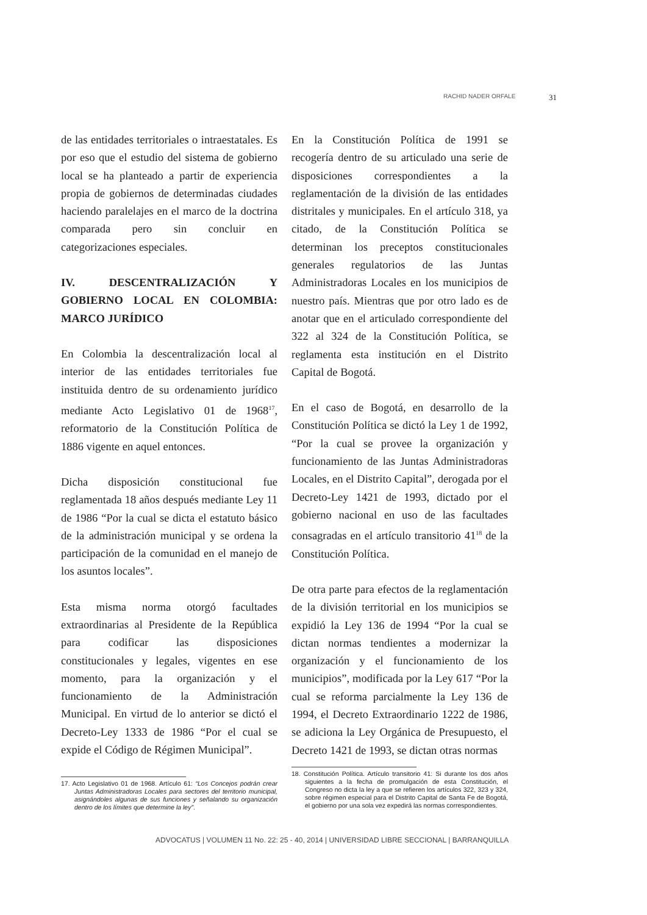RACHID NADER ORFALE 31
de las entidades territoriales o intraestatales. Es por eso que el estudio del sistema de gobierno local se ha planteado a partir de experiencia propia de gobiernos de determinadas ciudades haciendo paralelajes en el marco de la doctrina comparada pero sin concluir en categorizaciones especiales.
IV. DESCENTRALIZACIÓN Y GOBIERNO LOCAL EN COLOMBIA: MARCO JURÍDICO
En Colombia la descentralización local al interior de las entidades territoriales fue instituida dentro de su ordenamiento jurídico mediante Acto Legislativo 01 de 1968<sup>17</sup>, reformatorio de la Constitución Política de 1886 vigente en aquel entonces.
Dicha disposición constitucional fue reglamentada 18 años después mediante Ley 11 de 1986 “Por la cual se dicta el estatuto básico de la administración municipal y se ordena la participación de la comunidad en el manejo de los asuntos locales”.
Esta misma norma otorgó facultades extraordinarias al Presidente de la República para codificar las disposiciones constitucionales y legales, vigentes en ese momento, para la organización y el funcionamiento de la Administración Municipal. En virtud de lo anterior se dictó el Decreto-Ley 1333 de 1986 “Por el cual se expide el Código de Régimen Municipal”.
17. Acto Legislativo 01 de 1968. Artículo 61: “Los Concejos podrán crear Juntas Administradoras Locales para sectores del territorio municipal, asignándoles algunas de sus funciones y señalando su organización dentro de los límites que determine la ley”.
En la Constitución Política de 1991 se recogería dentro de su articulado una serie de disposiciones correspondientes a la reglamentación de la división de las entidades distritales y municipales. En el artículo 318, ya citado, de la Constitución Política se determinan los preceptos constitucionales generales regulatorios de las Juntas Administradoras Locales en los municipios de nuestro país. Mientras que por otro lado es de anotar que en el articulado correspondiente del 322 al 324 de la Constitución Política, se reglamenta esta institución en el Distrito Capital de Bogotá.
En el caso de Bogotá, en desarrollo de la Constitución Política se dictó la Ley 1 de 1992, “Por la cual se provee la organización y funcionamiento de las Juntas Administradoras Locales, en el Distrito Capital”, derogada por el Decreto-Ley 1421 de 1993, dictado por el gobierno nacional en uso de las facultades consagradas en el artículo transitorio 41<sup>18</sup> de la Constitución Política.
De otra parte para efectos de la reglamentación de la división territorial en los municipios se expidió la Ley 136 de 1994 “Por la cual se dictan normas tendientes a modernizar la organización y el funcionamiento de los municipios”, modificada por la Ley 617 “Por la cual se reforma parcialmente la Ley 136 de 1994, el Decreto Extraordinario 1222 de 1986, se adiciona la Ley Orgánica de Presupuesto, el Decreto 1421 de 1993, se dictan otras normas
18. Constitución Política. Artículo transitorio 41: Si durante los dos años siguientes a la fecha de promulgación de esta Constitución, el Congreso no dicta la ley a que se refieren los artículos 322, 323 y 324, sobre régimen especial para el Distrito Capital de Santa Fe de Bogotá, el gobierno por una sola vez expedirá las normas correspondientes.
ADVOCATUS | VOLUMEN 11 No. 22: 25 - 40, 2014 | UNIVERSIDAD LIBRE SECCIONAL | BARRANQUILLA